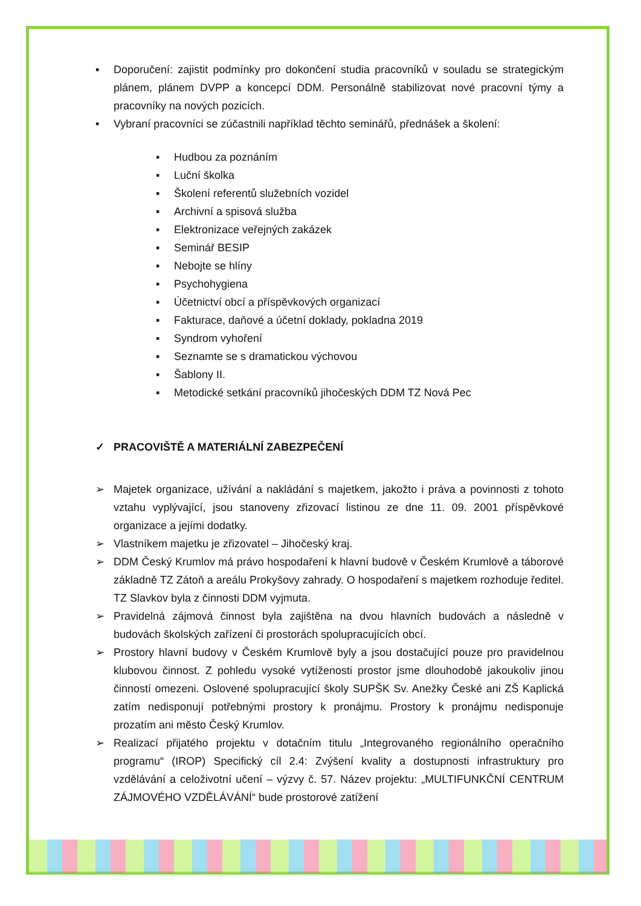▪ Doporučení: zajistit podmínky pro dokončení studia pracovníků v souladu se strategickým plánem, plánem DVPP a koncepcí DDM. Personálně stabilizovat nové pracovní týmy a pracovníky na nových pozicích.
• Vybraní pracovníci se zúčastnili například těchto seminářů, přednášek a školení:
▪ Hudbou za poznáním
▪ Luční školka
▪ Školení referentů služebních vozidel
▪ Archivní a spisová služba
▪ Elektronizace veřejných zakázek
▪ Seminář BESIP
▪ Nebojte se hlíny
▪ Psychohygiena
▪ Účetnictví obcí a příspěvkových organizací
▪ Fakturace, daňové a účetní doklady, pokladna 2019
▪ Syndrom vyhoření
▪ Seznamte se s dramatickou výchovou
▪ Šablony II.
▪ Metodické setkání pracovníků jihočeských DDM TZ Nová Pec
✓ PRACOVIŠTĚ A MATERIÁLNÍ ZABEZPEČENÍ
➢ Majetek organizace, užívání a nakládání s majetkem, jakožto i práva a povinnosti z tohoto vztahu vyplývající, jsou stanoveny zřizovací listinou ze dne 11. 09. 2001 příspěvkové organizace a jejími dodatky.
➢ Vlastníkem majetku je zřizovatel – Jihočeský kraj.
➢ DDM Český Krumlov má právo hospodaření k hlavní budově v Českém Krumlově a táborové základně TZ Zátoň a areálu Prokyšovy zahrady. O hospodaření s majetkem rozhoduje ředitel. TZ Slavkov byla z činnosti DDM vyjmuta.
➢ Pravidelná zájmová činnost byla zajištěna na dvou hlavních budovách a následně v budovách školských zařízení či prostorách spolupracujících obcí.
➢ Prostory hlavní budovy v Českém Krumlově byly a jsou dostačující pouze pro pravidelnou klubovou činnost. Z pohledu vysoké vytíženosti prostor jsme dlouhodobě jakoukoliv jinou činností omezeni. Oslovené spolupracující školy SUPŠK Sv. Anežky České ani ZŠ Kaplická zatím nedisponují potřebnými prostory k pronájmu. Prostory k pronájmu nedisponuje prozatím ani město Český Krumlov.
➢ Realizací přijatého projektu v dotačním titulu „Integrovaného regionálního operačního programu“ (IROP) Specifický cíl 2.4: Zvýšení kvality a dostupnosti infrastruktury pro vzdělávání a celoživotní učení – výzvy č. 57. Název projektu: „MULTIFUNKČNÍ CENTRUM ZÁJMOVÉHO VZDĚLÁVÁNÍ“ bude prostorové zatížení